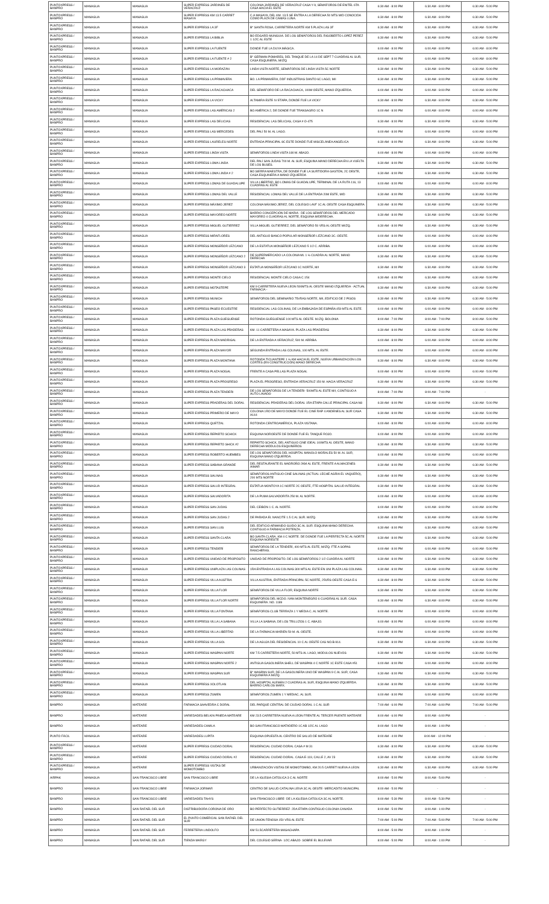| PUNTOXPRESS / BANPRO | MANAGUA | MANAGUA | SUPER EXPRESS JARDINES DE VERACRUZ | COLONIA JARDINES DE VERACRUZ CASA Y-9, SEMÁFOROS DE ENITEL 6TA CASA HACIA EL ESTE | 6:30 AM - 8:00 PM | 6:30 AM - 8:00 PM | 6:30 AM - 5:00 PM |
| PUNTOXPRESS / BANPRO | MANAGUA | MANAGUA | SUPER EXPRESS KM 13.5 CARRET MASAYA | C.A MASAYA, DEL KM. 13.5 SE ENTRA A LA DERECHA 50 MTS M/D CONOCIDA COMO PLAZA DE CAMAS LUNA. | 6:30 AM - 8:00 PM | 6:30 AM - 8:00 PM | 6:30 AM - 5:00 PM |
| PUNTOXPRESS / BANPRO | MANAGUA | MANAGUA | SUPER EXPRESS LA 3F | B° SANTA ROSA, CARRETERA NORTE KM 5 PLAZA LAS 3F | 6:30 AM - 8:00 PM | 6:30 AM - 8:00 PM | 6:30 AM - 5:00 PM |
| PUNTOXPRESS / BANPRO | MANAGUA | MANAGUA | SUPER EXPRESS LA BIBLIA | BO EDGARD MUNGUIA. DE LOS SEMÁFOROS DEL RIGOBERTO LOPEZ PEREZ 1 1/2C AL ESTE | 6:30 AM - 8:00 PM | 6:30 AM - 8:00 PM | 6:30 AM - 5:00 PM |
| PUNTOXPRESS / BANPRO | MANAGUA | MANAGUA | SUPER EXPRESS LA FUENTE | DONDE FUE LA DUYA MÁGICA. | 6:00 AM - 8:00 PM | 6:00 AM - 8:00 PM | 6:00 AM - 8:00 PM |
| PUNTOXPRESS / BANPRO | MANAGUA | MANAGUA | SUPER EXPRESS LA FUENTE # 2 | B° GERMAN POMARES, DEL TANQUE DE LA 14 DE SEPT 7 CUADRAS AL SUR, CASA ESQUINERA, M/IZQ | 6:00 AM - 8:00 PM | 6:00 AM - 8:00 PM | 6:00 AM - 8:00 PM |
| PUNTOXPRESS / BANPRO | MANAGUA | MANAGUA | SUPER EXPRESS LA MORAZÁN | LINDA VISTA NORTE, SEMÁFOROS DE LINDA VISTA 5C NORTE | 6:30 AM - 8:00 PM | 6:30 AM - 8:00 PM | 6:30 AM - 5:00 PM |
| PUNTOXPRESS / BANPRO | MANAGUA | MANAGUA | SUPER EXPRESS LA PRIMAVERA | BO. LA PRIMAVERA, DDF INDUSTRIAS DANTO 6C LAGO, M/I | 6:30 AM - 8:00 PM | 6:30 AM - 8:00 PM | 6:30 AM - 5:00 PM |
| PUNTOXPRESS / BANPRO | MANAGUA | MANAGUA | SUPER EXPRESS LA RACACHACA | DEL SEMÁFORO DE LA RACACHACA, 100M OESTE, MANO IZQUIERDA. | 6:00 AM - 8:00 PM | 6:00 AM - 8:00 PM | 6:00 AM - 8:00 PM |
| PUNTOXPRESS / BANPRO | MANAGUA | MANAGUA | SUPER EXPRESS LA VICKY | ALTAMIRA ESTE IV ETAPA, DONDE FUE LA VICKY | 6:30 AM - 8:00 PM | 6:30 AM - 8:00 PM | 6:30 AM - 5:00 PM |
| PUNTOXPRESS / BANPRO | MANAGUA | MANAGUA | SUPER EXPRESS LAS AMÉRICAS 2 | BO AMÉRICA 2, DE DONDE FUE TRANSAGRO 1C N | 6:00 AM - 8:00 PM | 6:00 AM - 8:00 PM | 6:00 AM - 8:00 PM |
| PUNTOXPRESS / BANPRO | MANAGUA | MANAGUA | SUPER EXPRESS LAS DELICIAS | RESIDENCIAL LAS DELICIAS, CASA # O-475 | 6:30 AM - 8:00 PM | 6:30 AM - 8:00 PM | 6:30 AM - 5:00 PM |
| PUNTOXPRESS / BANPRO | MANAGUA | MANAGUA | SUPER EXPRESS LAS MERCEDES | DEL PALÍ 50 M. AL LAGO. | 6:00 AM - 8:00 PM | 6:00 AM - 8:00 PM | 6:00 AM - 8:00 PM |
| PUNTOXPRESS / BANPRO | MANAGUA | MANAGUA | SUPER EXPRESS LAURELES NORTE | ENTRADA PRINCIPAL 8C ESTE DONDE FUE MISCELÁNEA ANGÉLICA | 6:30 AM - 8:00 PM | 6:30 AM - 8:00 PM | 6:30 AM - 5:00 PM |
| PUNTOXPRESS / BANPRO | MANAGUA | MANAGUA | SUPER EXPRESS LINDA VISTA | SEMÁFOROS LINDA VISTA 180 M. ABAJO. | 6:00 AM - 8:00 PM | 6:00 AM - 8:00 PM | 6:00 AM - 8:00 PM |
| PUNTOXPRESS / BANPRO | MANAGUA | MANAGUA | SUPER EXPRESS LOMA LINDA | DEL PALÍ SAN JUDAS 700 M. AL SUR, ESQUINA MANO DERECHA EN LA VUELTA DE LOS BUSES. | 6:30 AM - 8:00 PM | 6:30 AM - 8:00 PM | 6:30 AM - 5:00 PM |
| PUNTOXPRESS / BANPRO | MANAGUA | MANAGUA | SUPER EXPRESS LOMA LINDA # 2 | BO SIERRA MAESTRA, DE DONDE FUE LA SURTIDORA GASTÓN, 2C OESTE, CASA ESQUINERA A MANO IZQUIERDA | 6:30 AM - 8:00 PM | 6:30 AM - 8:00 PM | 6:30 AM - 5:00 PM |
| PUNTOXPRESS / BANPRO | MANAGUA | MANAGUA | SUPER EXPRESS LOMAS DE GUADALUPE | VILLA LIBERTAD, BO LOMAS DE GUADALUPE, TERMINAL DE LA RUTA 116, 13 CUADRAS AL ESTE | 6:00 AM - 8:00 PM | 6:00 AM - 8:00 PM | 6:00 AM - 8:00 PM |
| PUNTOXPRESS / BANPRO | MANAGUA | MANAGUA | SUPER EXPRESS LOMAS DEL VALLE | RESIDENCIAL LOMAS DEL VALLE DE LA ENTRADA 20M ESTE, M/D | 6:30 AM - 8:00 PM | 6:30 AM - 8:00 PM | 6:30 AM - 5:00 PM |
| PUNTOXPRESS / BANPRO | MANAGUA | MANAGUA | SUPER EXPRESS MÁXIMO JEREZ | COLONIA MÁXIMO JEREZ, DEL COLEGIO LAVF 1C AL OESTE CASA ESQUINERA | 6:30 AM - 8:00 PM | 6:30 AM - 8:00 PM | 6:30 AM - 5:00 PM |
| PUNTOXPRESS / BANPRO | MANAGUA | MANAGUA | SUPER EXPRESS MAYOREO NORTE | BARRIO CONCEPCIÓN DE MARIA - DE LOS SEMÁFOROS DEL MERCADO MAYOREO 4 CUADRAS AL NORTE, ESQUINA M/DERECHA. | 6:30 AM - 8:00 PM | 6:30 AM - 8:00 PM | 6:30 AM - 5:00 PM |
| PUNTOXPRESS / BANPRO | MANAGUA | MANAGUA | SUPER EXPRESS MIGUEL GUTIERREZ | VILLA MIGUEL GUTIERREZ, DEL SEMÁFORO 50 VRS AL OESTE M/IZQ. | 6:30 AM - 8:00 PM | 6:30 AM - 8:00 PM | 6:30 AM - 5:00 PM |
| PUNTOXPRESS / BANPRO | MANAGUA | MANAGUA | SUPER EXPRESS MIRAFLORES | DEL ANTIGUO BANCO POPULAR MONSEÑOR LEZCANO 3C. OESTE. | 6:00 AM - 8:00 PM | 6:00 AM - 8:00 PM | 6:00 AM - 8:00 PM |
| PUNTOXPRESS / BANPRO | MANAGUA | MANAGUA | SUPER EXPRESS MONSEÑOR LEZCANO | DE LA ESTATUA MONSEÑOR LEZCANO 5 1/2 C. ARRIBA. | 6:00 AM - 8:00 PM | 6:00 AM - 8:00 PM | 6:00 AM - 8:00 PM |
| PUNTOXPRESS / BANPRO | MANAGUA | MANAGUA | SUPER EXPRESS MONSEÑOR LEZCANO 2 | DE SUPERMERCADO LA COLONIA ML 1 ½ CUADRA AL NORTE, MANO DERECHA | 6:30 AM - 8:00 PM | 6:30 AM - 8:00 PM | 6:30 AM - 5:00 PM |
| PUNTOXPRESS / BANPRO | MANAGUA | MANAGUA | SUPER EXPRESS MONSEÑOR LEZCANO 3 | ESTATUA MONSEÑOR LEZCANO 1C NORTE, M/I | 6:30 AM - 8:00 PM | 6:30 AM - 8:00 PM | 6:30 AM - 5:00 PM |
| PUNTOXPRESS / BANPRO | MANAGUA | MANAGUA | SUPER EXPRESS MONTE CIELO | RESIDENCIAL MONTE CIELO CASA C 154 | 6:30 AM - 8:00 PM | 6:30 AM - 8:00 PM | 6:30 AM - 5:00 PM |
| PUNTOXPRESS / BANPRO | MANAGUA | MANAGUA | SUPER EXPRESS MOTASTEPE | KM 9 CARRETERA NUEVA LEON 500MTS AL OESTE MANO IZQUIERDA - ACTUAL FARMACIA - | 6:30 AM - 8:00 PM | 6:30 AM - 8:00 PM | 6:30 AM - 5:00 PM |
| PUNTOXPRESS / BANPRO | MANAGUA | MANAGUA | SUPER EXPRESS MUNICH | SEMÁFOROS DEL SEMINARIO 75VRAS NORTE, M/I, EDIFICIO DE 2 PISOS | 6:30 AM - 8:00 PM | 6:30 AM - 8:00 PM | 6:30 AM - 5:00 PM |
| PUNTOXPRESS / BANPRO | MANAGUA | MANAGUA | SUPER EXPRESS PASEO ECUESTRE | RESIDENCIAL LAS COLINAS, DE LA EMBAJADA DE ESPAÑA 450 MTS AL ESTE. | 6:00 AM - 8:00 PM | 6:00 AM - 8:00 PM | 6:00 AM - 8:00 PM |
| PUNTOXPRESS / BANPRO | MANAGUA | MANAGUA | SUPER EXPRESS PLAZA GUEGUENSE | ROTONDA GUEGUENSE 100 MTS AL OESTE. M.IZQ. BOLONIA | 8:00 AM - 7:00 PM | 8:00 AM - 7:00 PM | 8:00 AM - 5:00 PM |
| PUNTOXPRESS / BANPRO | MANAGUA | MANAGUA | SUPER EXPRESS PLAZA LAS PRADERAS | KM. 11 CARRETERA A MASAYA. PLAZA LAS PRADERAS | 6:30 AM - 8:00 PM | 6:30 AM - 8:00 PM | 6:30 AM - 5:00 PM |
| PUNTOXPRESS / BANPRO | MANAGUA | MANAGUA | SUPER EXPRESS PLAZA MADRIGAL | DE LA ENTRADA A VERACRUZ, 500 M. ARRIBA. | 6:00 AM - 8:00 PM | 6:00 AM - 8:00 PM | 6:00 AM - 8:00 PM |
| PUNTOXPRESS / BANPRO | MANAGUA | MANAGUA | SUPER EXPRESS PLAZA MAYOR | SEGUNDA ENTRADA LAS COLINAS, 100 MTS. AL ESTE. | 6:00 AM - 8:00 PM | 6:00 AM - 8:00 PM | 6:00 AM - 8:00 PM |
| PUNTOXPRESS / BANPRO | MANAGUA | MANAGUA | SUPER EXPRESS PLAZA MONTANA | ROTONDA TICUANTEPE 1 ½ KM HACIA EL ESTE, NUEVA URBANIZACIÓN LOS CORTÉS (EN CONSTRUCCIÓN) MANO DERECHA | 6:30 AM - 8:00 PM | 6:30 AM - 8:00 PM | 6:30 AM - 5:00 PM |
| PUNTOXPRESS / BANPRO | MANAGUA | MANAGUA | SUPER EXPRESS PLAZA NOGAL | FRENTE A CASA PELLAS PLAZA NOGAL | 6:00 AM - 8:00 PM | 6:00 AM - 8:00 PM | 6:00 AM - 5:00 PM |
| PUNTOXPRESS / BANPRO | MANAGUA | MANAGUA | SUPER EXPRESS PLAZA PROGRESO | PLAZA EL PROGRESO, ENTRADA VERACRUZ 150 M. HACIA VERACRUZ | 6:30 AM - 8:00 PM | 6:30 AM - 8:00 PM | 6:30 AM - 5:00 PM |
| PUNTOXPRESS / BANPRO | MANAGUA | MANAGUA | SUPER EXPRESS PLAZA TENDERI | DE LOS SEMÁFOROS DE LA TENDERI- 500MTS AL ESTE M/I, CONTIGUO A AUTO LAVADO | 8:00 AM - 7:00 PM | 8:00 AM - 7:00 PM | - |
| PUNTOXPRESS / BANPRO | MANAGUA | MANAGUA | SUPER EXPRESS PRADERAS DEL DORAL | RESIDENCIAL PRADERAS DEL DORAL 1RA ETAPA CALLE PRINCIPAL CASA N8 | 6:30 AM - 8:00 PM | 6:30 AM - 8:00 PM | 6:30 AM - 5:00 PM |
| PUNTOXPRESS / BANPRO | MANAGUA | MANAGUA | SUPER EXPRESS PRIMERO DE MAYO | COLONIA 1RO DE MAYO DONDE FUE EL CINE RAP 4 ANDENES AL SUR CASA A144 | 6:30 AM - 8:00 PM | 6:30 AM - 8:00 PM | 6:30 AM - 5:00 PM |
| PUNTOXPRESS / BANPRO | MANAGUA | MANAGUA | SUPER EXPRESS QUETZAL | ROTONDA CENTROAMÉRICA, PLAZA VISTANA. | 6:00 AM - 8:00 PM | 6:00 AM - 8:00 PM | 6:00 AM - 8:00 PM |
| PUNTOXPRESS / BANPRO | MANAGUA | MANAGUA | SUPER EXPRESS REPARTO SCHICK | ESQUINA NOROESTE DE DONDE FUE EL TANQUE ROJO. | 6:00 AM - 8:00 PM | 6:00 AM - 8:00 PM | 6:00 AM - 8:00 PM |
| PUNTOXPRESS / BANPRO | MANAGUA | MANAGUA | SUPER EXPRESS REPARTO SHICK #2 | REPARTO SCHICK, DEL ANTIGUO CINE IDEAL 100MTS AL OESTE, MANO DERECHA MÓDULOS ESQUINEROS | 6:30 AM - 8:00 PM | 6:30 AM - 8:00 PM | 6:30 AM - 5:00 PM |
| PUNTOXPRESS / BANPRO | MANAGUA | MANAGUA | SUPER EXPRESS ROBERTO HUEMBES | DE LOS SEMÁFOROS DEL HOSPITAL MANOLO MORALES 50 M. AL SUR, ESQUINA MANO IZQUIERDA. | 6:00 AM - 8:00 PM | 6:00 AM - 8:00 PM | 6:00 AM - 8:00 PM |
| PUNTOXPRESS / BANPRO | MANAGUA | MANAGUA | SUPER EXPRESS SABANA GRANDE | DEL RESTAURANTE EL MADROÑO 2KM AL ESTE, FRENTE A ALMACENES AIMAR | 6:30 AM - 8:00 PM | 6:30 AM - 8:00 PM | 6:30 AM - 5:00 PM |
| PUNTOXPRESS / BANPRO | MANAGUA | MANAGUA | SUPER EXPRESS SALINAS | SEMÁFOROS ANTIGUO CINE SALINAS (ACTUAL LECHE AGRIA EL VAQUERO), 200 MTS NORTE | 6:30 AM - 8:00 PM | 6:30 AM - 8:00 PM | 6:30 AM - 5:00 PM |
| PUNTOXPRESS / BANPRO | MANAGUA | MANAGUA | SUPER EXPRESS SALUD INTEGRAL | ESTATUA MONTOYA 1C NORTE 2C OESTE, FTE HOSPITAL SALUD INTEGRAL | 6:30 AM - 8:00 PM | 6:30 AM - 8:00 PM | 6:30 AM - 5:00 PM |
| PUNTOXPRESS / BANPRO | MANAGUA | MANAGUA | SUPER EXPRESS SALVADORITA | DE LA PUMA SALVADORITA 250 M. AL NORTE. | 6:00 AM - 8:00 PM | 6:00 AM - 8:00 PM | 6:00 AM - 8:00 PM |
| PUNTOXPRESS / BANPRO | MANAGUA | MANAGUA | SUPER EXPRESS SAN JUDAS | DEL CEIBÓN 1 C. AL NORTE. | 6:00 AM - 8:00 PM | 6:00 AM - 8:00 PM | 6:00 AM - 8:00 PM |
| PUNTOXPRESS / BANPRO | MANAGUA | MANAGUA | SUPER EXPRESS SAN JUDAS 2 | DE PARADA EL NANCITE 1.5 C AL SUR. M/IZQ. | 6:30 AM - 8:00 PM | 6:30 AM - 8:00 PM | 6:30 AM - 5:00 PM |
| PUNTOXPRESS / BANPRO | MANAGUA | MANAGUA | SUPER EXPRESS SAN LUIS | DEL EDIFICIO ARMANDO GUIDO 3C AL SUR. ESQUINA MANO DERECHA. CONTIGUO A FARMACIA POTENZA. | 6:30 AM - 8:00 PM | 6:30 AM - 8:00 PM | 6:30 AM - 5:00 PM |
| PUNTOXPRESS / BANPRO | MANAGUA | MANAGUA | SUPER EXPRESS SANTA CLARA | BO SANTA CLARA. KM 4 C NORTE. DE DONDE FUE LA PERFECTA 5C AL NORTE ESQUINA NORESTE | 6:30 AM - 8:00 PM | 6:30 AM - 8:00 PM | 6:30 AM - 5:00 PM |
| PUNTOXPRESS / BANPRO | MANAGUA | MANAGUA | SUPER EXPRESS TENDERÍ | SEMÁFOROS DE LA TENDERÍ, 400 MTS AL ESTE, M/IZQ. FTE A SOPAS RANCHERAS. | 6:00 AM - 8:00 PM | 6:00 AM - 8:00 PM | 6:00 AM - 5:00 PM |
| PUNTOXPRESS / BANPRO | MANAGUA | MANAGUA | SUPER EXPRESS UNIDAD DE PROPÓSITO | UNIDAD DE PROPÓSITO. DE LOS SEMÁFOROS 2 1/2 CUADRA AL NORTE | 6:30 AM - 8:00 PM | 6:30 AM - 8:00 PM | 6:30 AM - 5:00 PM |
| PUNTOXPRESS / BANPRO | MANAGUA | MANAGUA | SUPER EXPRESS UNIPLAZA LAS COLINAS | 1RA ENTRADA A LAS COLINAS 300 MTS AL ESTE EN UNI PLAZA LAS COLINAS. | 6:30 AM - 8:00 PM | 6:30 AM - 8:00 PM | 6:30 AM - 5:00 PM |
| PUNTOXPRESS / BANPRO | MANAGUA | MANAGUA | SUPER EXPRESS VILLA AUSTRIA | VILLA AUSTRIA, ENTRADA PRINCIPAL 5C NORTE, 25VRS OESTE CASA E-6 | 6:30 AM - 8:00 PM | 6:30 AM - 8:00 PM | 6:30 AM - 5:00 PM |
| PUNTOXPRESS / BANPRO | MANAGUA | MANAGUA | SUPER EXPRESS VILLA FLOR | SEMÁFOROS DE VILLA FLOR, ESQUINA NORTE | 6:30 AM - 8:00 PM | 6:30 AM - 8:00 PM | 6:30 AM - 5:00 PM |
| PUNTOXPRESS / BANPRO | MANAGUA | MANAGUA | SUPER EXPRESS VILLA FLOR NORTE | SEMÁFOROS DEL MCDO. IVAN MONTENEGRO 6 CUADRAS AL SUR. CASA ESQUINERA. NO. 1189 | 6:30 AM - 8:00 PM | 6:30 AM - 8:00 PM | 6:30 AM - 5:00 PM |
| PUNTOXPRESS / BANPRO | MANAGUA | MANAGUA | SUPER EXPRESS VILLA FONTANA | SEMÁFOROS CLUB TERRAZA 1 Y MEDIA C. AL NORTE. | 6:00 AM - 8:00 PM | 6:00 AM - 8:00 PM | 6:00 AM - 8:00 PM |
| PUNTOXPRESS / BANPRO | MANAGUA | MANAGUA | SUPER EXPRESS VILLA LA SABANA | VILLA LA SABANA, DE LOS TRILLIZOS 1 C. ABAJO. | 6:00 AM - 8:00 PM | 6:00 AM - 8:00 PM | 6:00 AM - 8:00 PM |
| PUNTOXPRESS / BANPRO | MANAGUA | MANAGUA | SUPER EXPRESS VILLA LIBERTAD | DE LA FARMACIA MARIEN 50 M. AL OESTE. | 6:00 AM - 8:00 PM | 6:00 AM - 8:00 PM | 6:00 AM - 8:00 PM |
| PUNTOXPRESS / BANPRO | MANAGUA | MANAGUA | SUPER EXPRESS VILLA SOL | DE LA AGUJA DEL RESIDENCIAL 10 C AL OESTE CAS NO.B-914. | 6:30 AM - 8:00 PM | 6:30 AM - 8:00 PM | 6:30 AM - 5:00 PM |
| PUNTOXPRESS / BANPRO | MANAGUA | MANAGUA | SUPER EXPRESS WASPAN NORTE | KM 7.5 CARRETERA NORTE, 50 MTS AL LAGO, MODULOS NUEVOS | 6:30 AM - 8:00 PM | 6:30 AM - 8:00 PM | 6:30 AM - 5:00 PM |
| PUNTOXPRESS / BANPRO | MANAGUA | MANAGUA | SUPER EXPRESS WASPAN NORTE 2 | ANTIGUA GASOLINERA SHELL DE WASPAN 4 C NORTE 1C ESTE CASA #51 | 6:00 AM - 8:00 PM | 6:00 AM - 8:00 PM | 6:00 AM - 8:00 PM |
| PUNTOXPRESS / BANPRO | MANAGUA | MANAGUA | SUPER EXPRESS WASPAN SUR | B° WASPAN SUR, DE LA GASOLINERA UNO DE WASPAN 9 C AL SUR, CASA ESQUINERA A M/IZQ. | 6:30 AM - 8:00 PM | 6:30 AM - 8:00 PM | 6:30 AM - 5:00 PM |
| PUNTOXPRESS / BANPRO | MANAGUA | MANAGUA | SUPER EXPRESS XOLOTLAN | DEL HOSPITAL ALEMÁN 2 CUADRAS AL SUR, ESQUINA MANO IZQUIERDA. BARRIO CARLOS MARX. | 6:30 AM - 8:00 PM | 6:30 AM - 8:00 PM | 6:30 AM - 5:00 PM |
| PUNTOXPRESS / BANPRO | MANAGUA | MANAGUA | SUPER EXPRESS ZUMEN | SEMÁFOROS ZUMEN 1 Y MEDIAC. AL SUR. | 6:00 AM - 8:00 PM | 6:00 AM - 8:00 PM | 6:00 AM - 8:00 PM |
| BANPRO | MANAGUA | MATEARE | FARMACIA SAAVEDRA C DORAL | DEL PARQUE CENTRAL DE CIUDAD DORAL 1 C AL SUR | 7:00 AM - 6:00 PM | 7:00 AM - 6:00 PM | 7:00 AM - 5:00 PM |
| BANPRO | MANAGUA | MATEARE | VARIEDADES BELKIN PINEDA MATEARE | KM 23.5 CARRETERA NUEVA A LEON FRENTE AL TERCER PUENTE MATEARE | 8:00 AM - 6:00 PM | 8:00 AM - 6:00 PM | - |
| BANPRO | MANAGUA | MATEARE | VARIEDADES CAMILA | BO SAN FRANCISCO MATADERO 1C AB 1/2C AL LAGO | 8:00 AM - 5:00 PM | 8:00 AM - 1:00 PM | - |
| PUNTO FÁCIL | MANAGUA | MATEARE | VARIEDADES LUPITA | ESQUINA OPUESTA AL CENTRO DE SALUD DE MATEARE | 8:00 AM - 4:00 PM | 8:00 AM - 12:00 PM | - |
| PUNTOXPRESS / BANPRO | MANAGUA | MATEARE | SUPER EXPRESS CIUDAD DORAL | RESIDENCIAL CIUDAD DORAL CASA # M 31 | 6:30 AM - 8:00 PM | 6:30 AM - 8:00 PM | 6:30 AM - 5:00 PM |
| PUNTOXPRESS / BANPRO | MANAGUA | MATEARE | SUPER EXPRESS CIUDAD DORAL #2 | RESIDENCIAL CIUDAD DORAL. CASA E-119, CALLE 2, AV 23 | 6:30 AM - 8:00 PM | 6:30 AM - 8:00 PM | 6:30 AM - 5:00 PM |
| PUNTOXPRESS / BANPRO | MANAGUA | MATEARE | SUPER EXPRESS VISTAS DE MOMOTOMBO | URBANIZACIÓN VISTAS DE MOMOTOMBO, KM 20.5 CARRET NUEVA A LEON | 6:30 AM - 8:00 PM | 6:30 AM - 8:00 PM | 6:30 AM - 5:00 PM |
| AIRPAK | MANAGUA | SAN FRANCISCO LIBRE | SAN FRANCISCO LIBRE | DE LA IGLESIA CATOLICA 3 C AL NORTE | 8:00 AM - 5:00 PM | 8:00 AM - 5:00 PM | - |
| BANPRO | MANAGUA | SAN FRANCISCO LIBRE | FARMACIA JORMAR | CENTRO DE SALUD CATALINA LEIVA 3C AL OESTE- MERCADITO MUNICIPAL | 8:00 AM - 5:00 PM | - | - |
| BANPRO | MANAGUA | SAN FRANCISCO LIBRE | VARIEDADES TAHYS | SAN FRANCISCO LIBRE- DE LA IGLESIA CATOLICA 3C AL NORTE. | 8:00 AM - 5:30 PM | 8:00 AM - 5:30 PM | - |
| BANPRO | MANAGUA | SAN RAFAEL DEL SUR | DISTRIBUIDORA CORONA DE ORO | BO PERFECTO GUTIERREZ- 2DA ETAPA CONTIGUO COLONIA CANADA | 8:00 AM - 5:00 PM | 8:00 AM - 1:00 PM | - |
| BANPRO | MANAGUA | SAN RAFAEL DEL SUR | EL PUNTO COMERCIAL SAN RAFAEL DEL SUR | DE UNION FENOSA 150 VRS AL ESTE. | 7:00 AM - 5:00 PM | 7:00 AM - 5:00 PM | 7:00 AM - 5:00 PM |
| BANPRO | MANAGUA | SAN RAFAEL DEL SUR | FERRETERIA LINDOLFO | KM 51.5CARRETERA MASACHAPA | 8:00 AM - 5:00 PM | 8:00 AM - 1:00 PM | - |
| BANPRO | MANAGUA | SAN RAFAEL DEL SUR | TIENDA MARGY | DEL COLEGIO SERNA- 1/2C ABAJO- SOBRE EL BULEVAR | 8:00 AM - 5:00 PM | 8:00 AM - 1:00 PM | - |